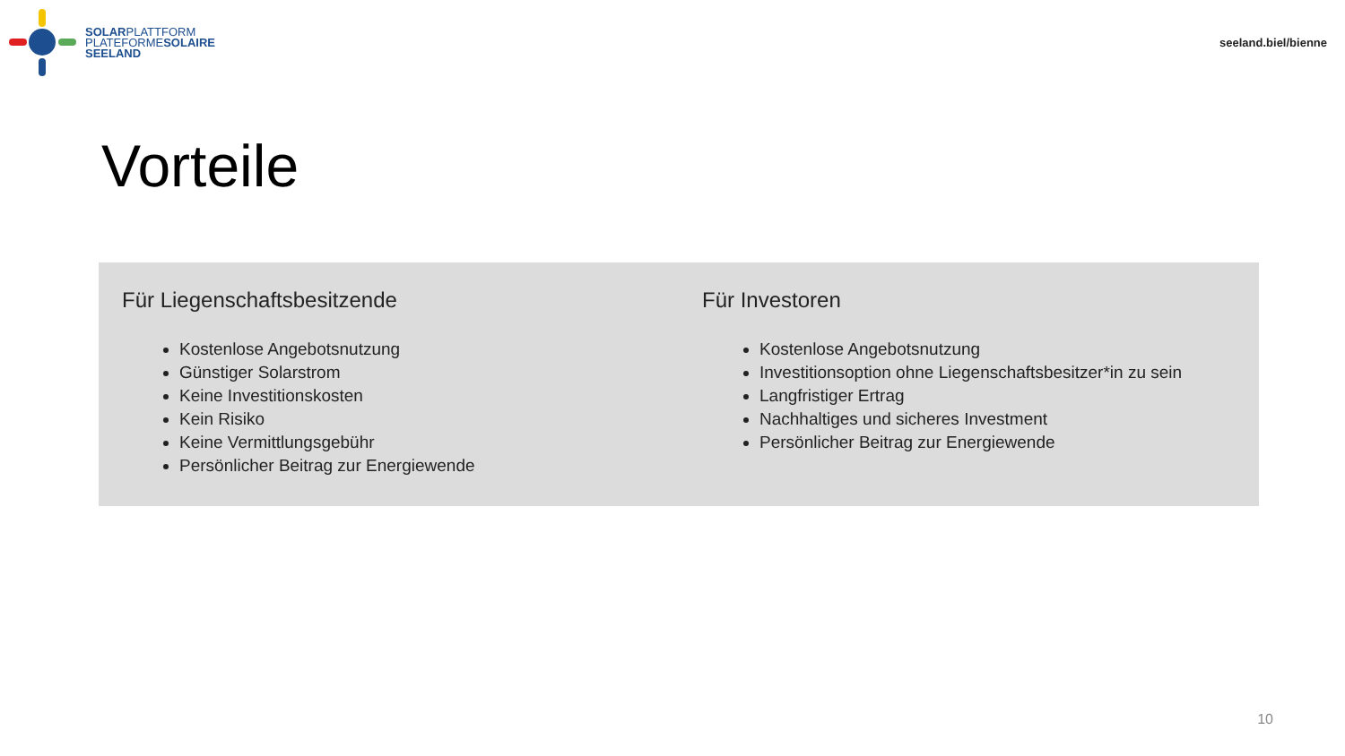SOLARPLATTFORM
PLATEFORMESOLAIRE
SEELAND
seeland.biel/bienne
Vorteile
Für Liegenschaftsbesitzende
Kostenlose Angebotsnutzung
Günstiger Solarstrom
Keine Investitionskosten
Kein Risiko
Keine Vermittlungsgebühr
Persönlicher Beitrag zur Energiewende
Für Investoren
Kostenlose Angebotsnutzung
Investitionsoption ohne Liegenschaftsbesitzer*in zu sein
Langfristiger Ertrag
Nachhaltiges und sicheres Investment
Persönlicher Beitrag zur Energiewende
10